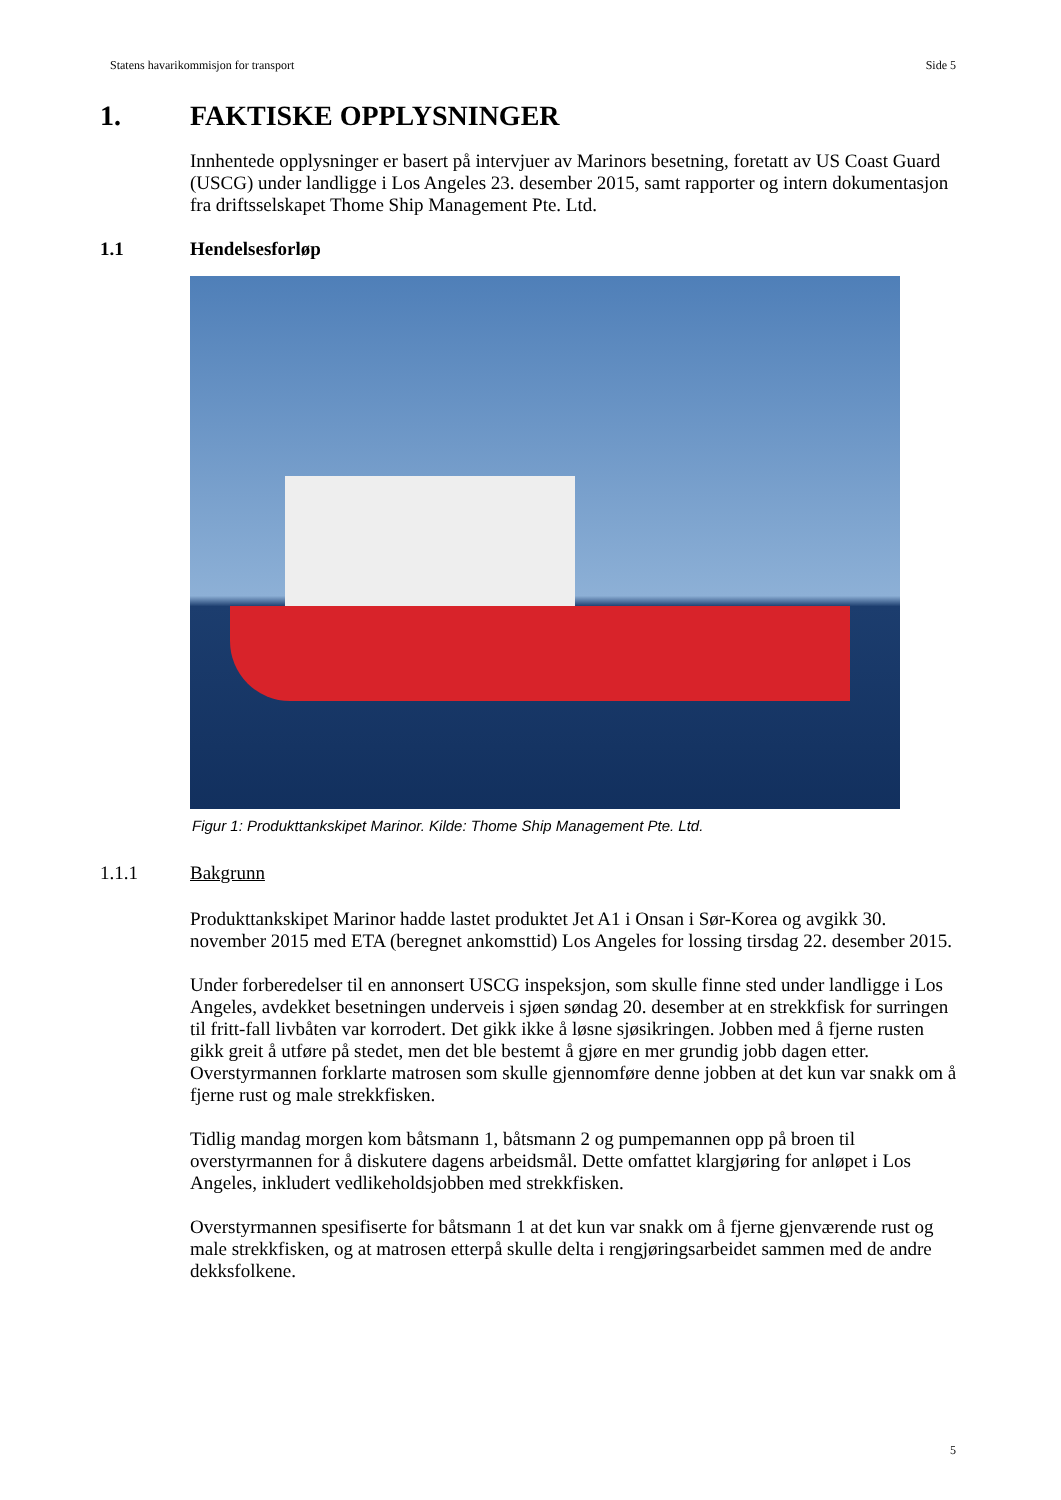Statens havarikommisjon for transport Side 5
1. FAKTISKE OPPLYSNINGER
Innhentede opplysninger er basert på intervjuer av Marinors besetning, foretatt av US Coast Guard (USCG) under landligge i Los Angeles 23. desember 2015, samt rapporter og intern dokumentasjon fra driftsselskapet Thome Ship Management Pte. Ltd.
1.1 Hendelsesforløp
Figur 1: Produkttankskipet Marinor. Kilde: Thome Ship Management Pte. Ltd.
1.1.1 Bakgrunn
Produkttankskipet Marinor hadde lastet produktet Jet A1 i Onsan i Sør-Korea og avgikk 30. november 2015 med ETA (beregnet ankomsttid) Los Angeles for lossing tirsdag 22. desember 2015.
Under forberedelser til en annonsert USCG inspeksjon, som skulle finne sted under landligge i Los Angeles, avdekket besetningen underveis i sjøen søndag 20. desember at en strekkfisk for surringen til fritt-fall livbåten var korrodert. Det gikk ikke å løsne sjøsikringen. Jobben med å fjerne rusten gikk greit å utføre på stedet, men det ble bestemt å gjøre en mer grundig jobb dagen etter. Overstyrmannen forklarte matrosen som skulle gjennomføre denne jobben at det kun var snakk om å fjerne rust og male strekkfisken.
Tidlig mandag morgen kom båtsmann 1, båtsmann 2 og pumpemannen opp på broen til overstyrmannen for å diskutere dagens arbeidsmål. Dette omfattet klargjøring for anløpet i Los Angeles, inkludert vedlikeholdsjobben med strekkfisken.
Overstyrmannen spesifiserte for båtsmann 1 at det kun var snakk om å fjerne gjenværende rust og male strekkfisken, og at matrosen etterpå skulle delta i rengjøringsarbeidet sammen med de andre dekksfolkene.
5